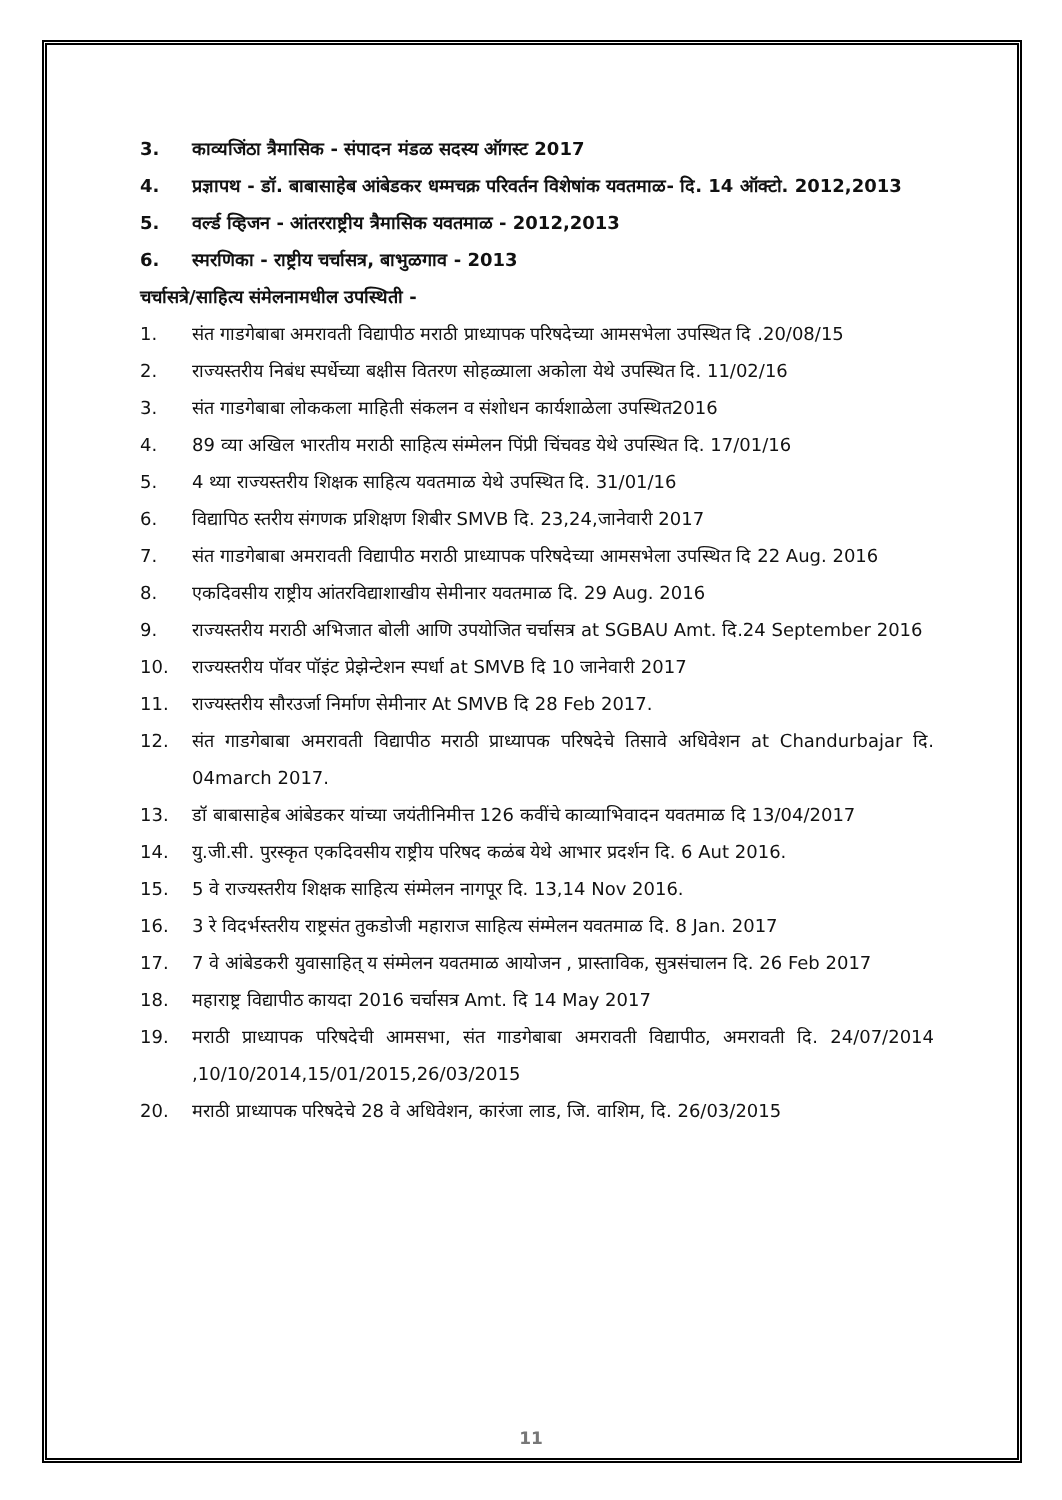3. काव्यजिंठा त्रैमासिक - संपादन मंडळ सदस्य ऑगस्ट 2017
4. प्रज्ञापथ - डॉ. बाबासाहेब आंबेडकर धम्मचक्र परिवर्तन विशेषांक यवतमाळ- दि. 14 ऑक्टो. 2012,2013
5. वर्ल्ड व्हिजन - आंतरराष्ट्रीय त्रैमासिक यवतमाळ - 2012,2013
6. स्मरणिका - राष्ट्रीय चर्चासत्र, बाभुळगाव - 2013
चर्चासत्रे/साहित्य संमेलनामधील उपस्थिती -
1. संत गाडगेबाबा अमरावती विद्यापीठ मराठी प्राध्यापक परिषदेच्या आमसभेला उपस्थित दि .20/08/15
2. राज्यस्तरीय निबंध स्पर्धेच्या बक्षीस वितरण सोहळ्याला अकोला येथे उपस्थित दि. 11/02/16
3. संत गाडगेबाबा लोककला माहिती संकलन व संशोधन कार्यशाळेला उपस्थित2016
4. 89 व्या अखिल भारतीय मराठी साहित्य संम्मेलन पिंप्री चिंचवड येथे उपस्थित दि. 17/01/16
5. 4 थ्या राज्यस्तरीय शिक्षक साहित्य यवतमाळ येथे उपस्थित दि. 31/01/16
6. विद्यापिठ स्तरीय संगणक प्रशिक्षण शिबीर SMVB दि. 23,24,जानेवारी 2017
7. संत गाडगेबाबा अमरावती विद्यापीठ मराठी प्राध्यापक परिषदेच्या आमसभेला उपस्थित दि 22 Aug. 2016
8. एकदिवसीय राष्ट्रीय आंतरविद्याशाखीय सेमीनार यवतमाळ दि. 29 Aug. 2016
9. राज्यस्तरीय मराठी अभिजात बोली आणि उपयोजित चर्चासत्र at SGBAU Amt. दि.24 September 2016
10. राज्यस्तरीय पॉवर पॉइंट प्रेझेन्टेशन स्पर्धा at SMVB दि 10 जानेवारी 2017
11. राज्यस्तरीय सौरउर्जा निर्माण सेमीनार At SMVB दि 28 Feb 2017.
12. संत गाडगेबाबा अमरावती विद्यापीठ मराठी प्राध्यापक परिषदेचे तिसावे अधिवेशन at Chandurbajar दि. 04march 2017.
13. डॉ बाबासाहेब आंबेडकर यांच्या जयंतीनिमीत्त 126 कवींचे काव्याभिवादन यवतमाळ दि 13/04/2017
14. यु.जी.सी. पुरस्कृत एकदिवसीय राष्ट्रीय परिषद कळंब येथे आभार प्रदर्शन दि. 6 Aut 2016.
15. 5 वे राज्यस्तरीय शिक्षक साहित्य संम्मेलन नागपूर दि. 13,14 Nov 2016.
16. 3 रे विदर्भस्तरीय राष्ट्रसंत तुकडोजी महाराज साहित्य संम्मेलन यवतमाळ दि. 8 Jan. 2017
17. 7 वे आंबेडकरी युवासाहित् य संम्मेलन यवतमाळ आयोजन , प्रास्ताविक, सुत्रसंचालन दि. 26 Feb 2017
18. महाराष्ट्र विद्यापीठ कायदा 2016 चर्चासत्र Amt. दि 14 May 2017
19. मराठी प्राध्यापक परिषदेची आमसभा, संत गाडगेबाबा अमरावती विद्यापीठ, अमरावती दि. 24/07/2014 ,10/10/2014,15/01/2015,26/03/2015
20. मराठी प्राध्यापक परिषदेचे 28 वे अधिवेशन, कारंजा लाड, जि. वाशिम, दि. 26/03/2015
11